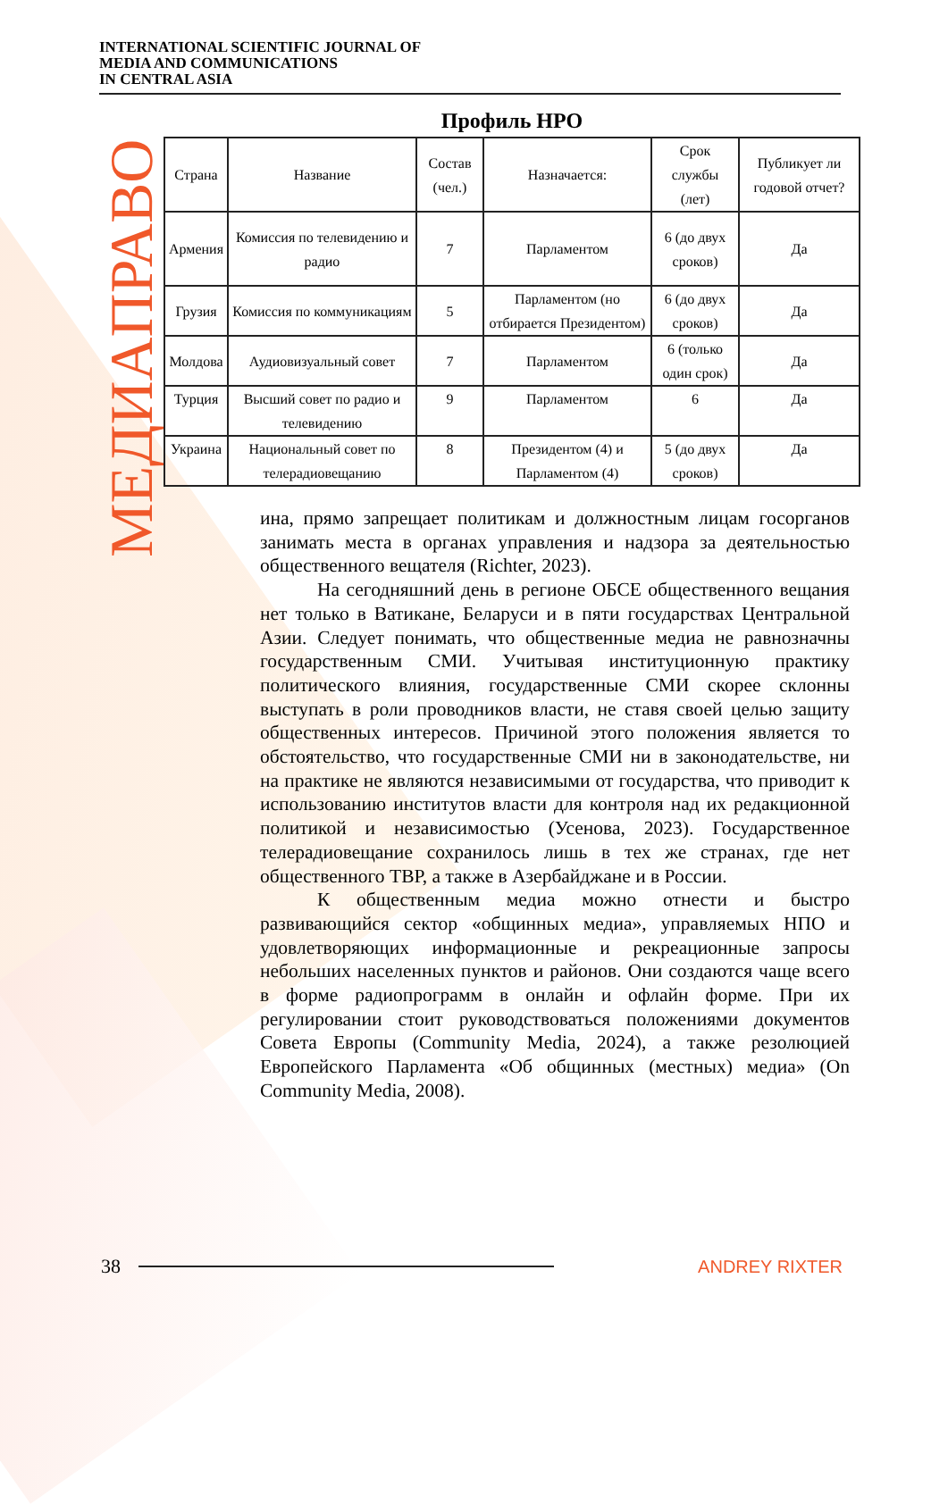INTERNATIONAL SCIENTIFIC JOURNAL OF
MEDIA AND COMMUNICATIONS
IN CENTRAL ASIA
МЕДИАПРАВО
Профиль НРО
| Страна | Название | Состав (чел.) | Назначается: | Срок службы (лет) | Публикует ли годовой отчет? |
| --- | --- | --- | --- | --- | --- |
| Армения | Комиссия по телевидению и радио | 7 | Парламентом | 6 (до двух сроков) | Да |
| Грузия | Комиссия по коммуникациям | 5 | Парламентом (но отбирается Президентом) | 6 (до двух сроков) | Да |
| Молдова | Аудиовизуальный совет | 7 | Парламентом | 6 (только один срок) | Да |
| Турция | Высший совет по радио и телевидению | 9 | Парламентом | 6 | Да |
| Украина | Национальный совет по телерадиовещанию | 8 | Президентом (4) и Парламентом (4) | 5 (до двух сроков) | Да |
ина, прямо запрещает политикам и должностным лицам госорганов занимать места в органах управления и надзора за деятельностью общественного вещателя (Richter, 2023).
На сегодняшний день в регионе ОБСЕ общественного вещания нет только в Ватикане, Беларуси и в пяти государствах Центральной Азии. Следует понимать, что общественные медиа не равнозначны государственным СМИ. Учитывая институционную практику политического влияния, государственные СМИ скорее склонны выступать в роли проводников власти, не ставя своей целью защиту общественных интересов. Причиной этого положения является то обстоятельство, что государственные СМИ ни в законодательстве, ни на практике не являются независимыми от государства, что приводит к использованию институтов власти для контроля над их редакционной политикой и независимостью (Усенова, 2023). Государственное телерадиовещание сохранилось лишь в тех же странах, где нет общественного ТВР, а также в Азербайджане и в России.
К общественным медиа можно отнести и быстро развивающийся сектор «общинных медиа», управляемых НПО и удовлетворяющих информационные и рекреационные запросы небольших населенных пунктов и районов. Они создаются чаще всего в форме радиопрограмм в онлайн и офлайн форме. При их регулировании стоит руководствоваться положениями документов Совета Европы (Community Media, 2024), а также резолюцией Европейского Парламента «Об общинных (местных) медиа» (On Community Media, 2008).
38 ANDREY RIXTER